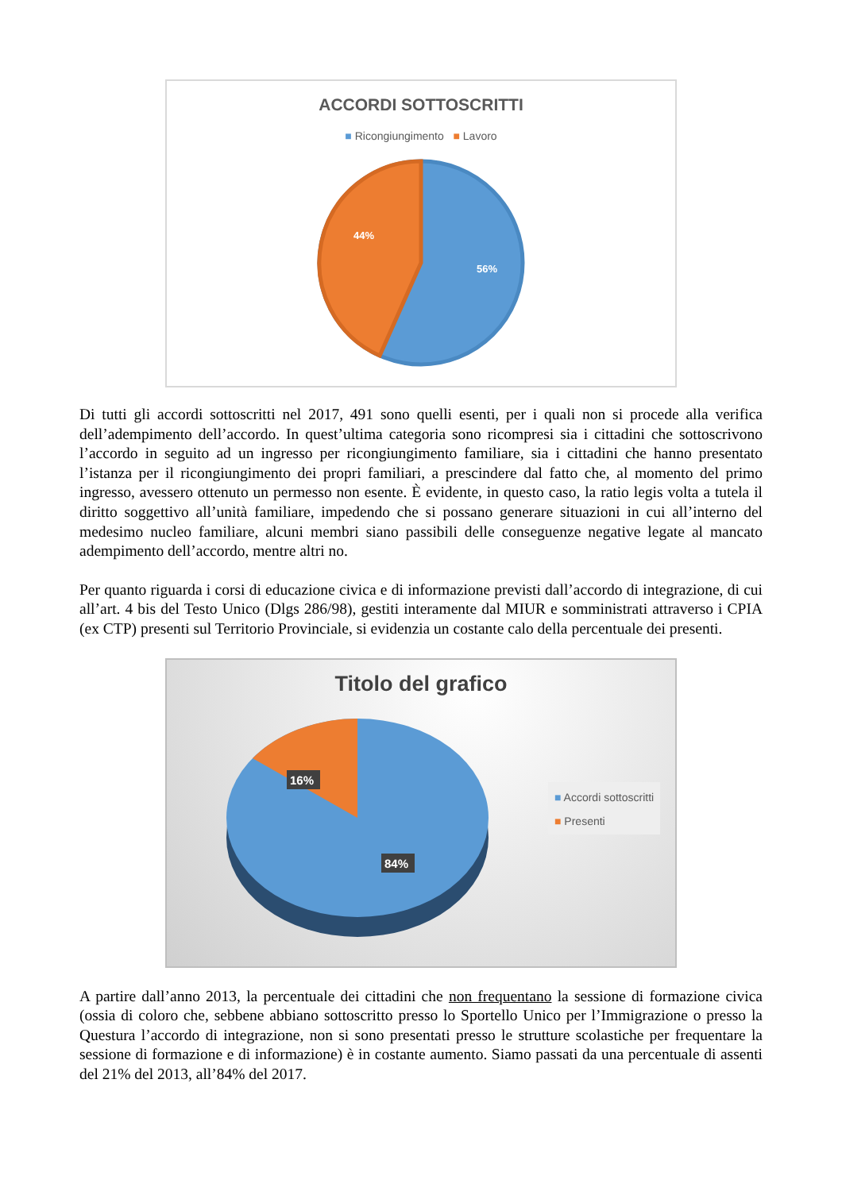ACCORDI SOTTOSCRITTI
■ Ricongiungimento ■ Lavoro
44%
56%
Di tutti gli accordi sottoscritti nel 2017, 491 sono quelli esenti, per i quali non si procede alla verifica dell’adempimento dell’accordo. In quest’ultima categoria sono ricompresi sia i cittadini che sottoscrivono l’accordo in seguito ad un ingresso per ricongiungimento familiare, sia i cittadini che hanno presentato l’istanza per il ricongiungimento dei propri familiari, a prescindere dal fatto che, al momento del primo ingresso, avessero ottenuto un permesso non esente. È evidente, in questo caso, la ratio legis volta a tutela il diritto soggettivo all’unità familiare, impedendo che si possano generare situazioni in cui all’interno del medesimo nucleo familiare, alcuni membri siano passibili delle conseguenze negative legate al mancato adempimento dell’accordo, mentre altri no.
Per quanto riguarda i corsi di educazione civica e di informazione previsti dall’accordo di integrazione, di cui all’art. 4 bis del Testo Unico (Dlgs 286/98), gestiti interamente dal MIUR e somministrati attraverso i CPIA (ex CTP) presenti sul Territorio Provinciale, si evidenzia un costante calo della percentuale dei presenti.
Titolo del grafico
16%
84%
■ Accordi sottoscritti
■ Presenti
A partire dall’anno 2013, la percentuale dei cittadini che non frequentano la sessione di formazione civica (ossia di coloro che, sebbene abbiano sottoscritto presso lo Sportello Unico per l’Immigrazione o presso la Questura l’accordo di integrazione, non si sono presentati presso le strutture scolastiche per frequentare la sessione di formazione e di informazione) è in costante aumento. Siamo passati da una percentuale di assenti del 21% del 2013, all’84% del 2017.